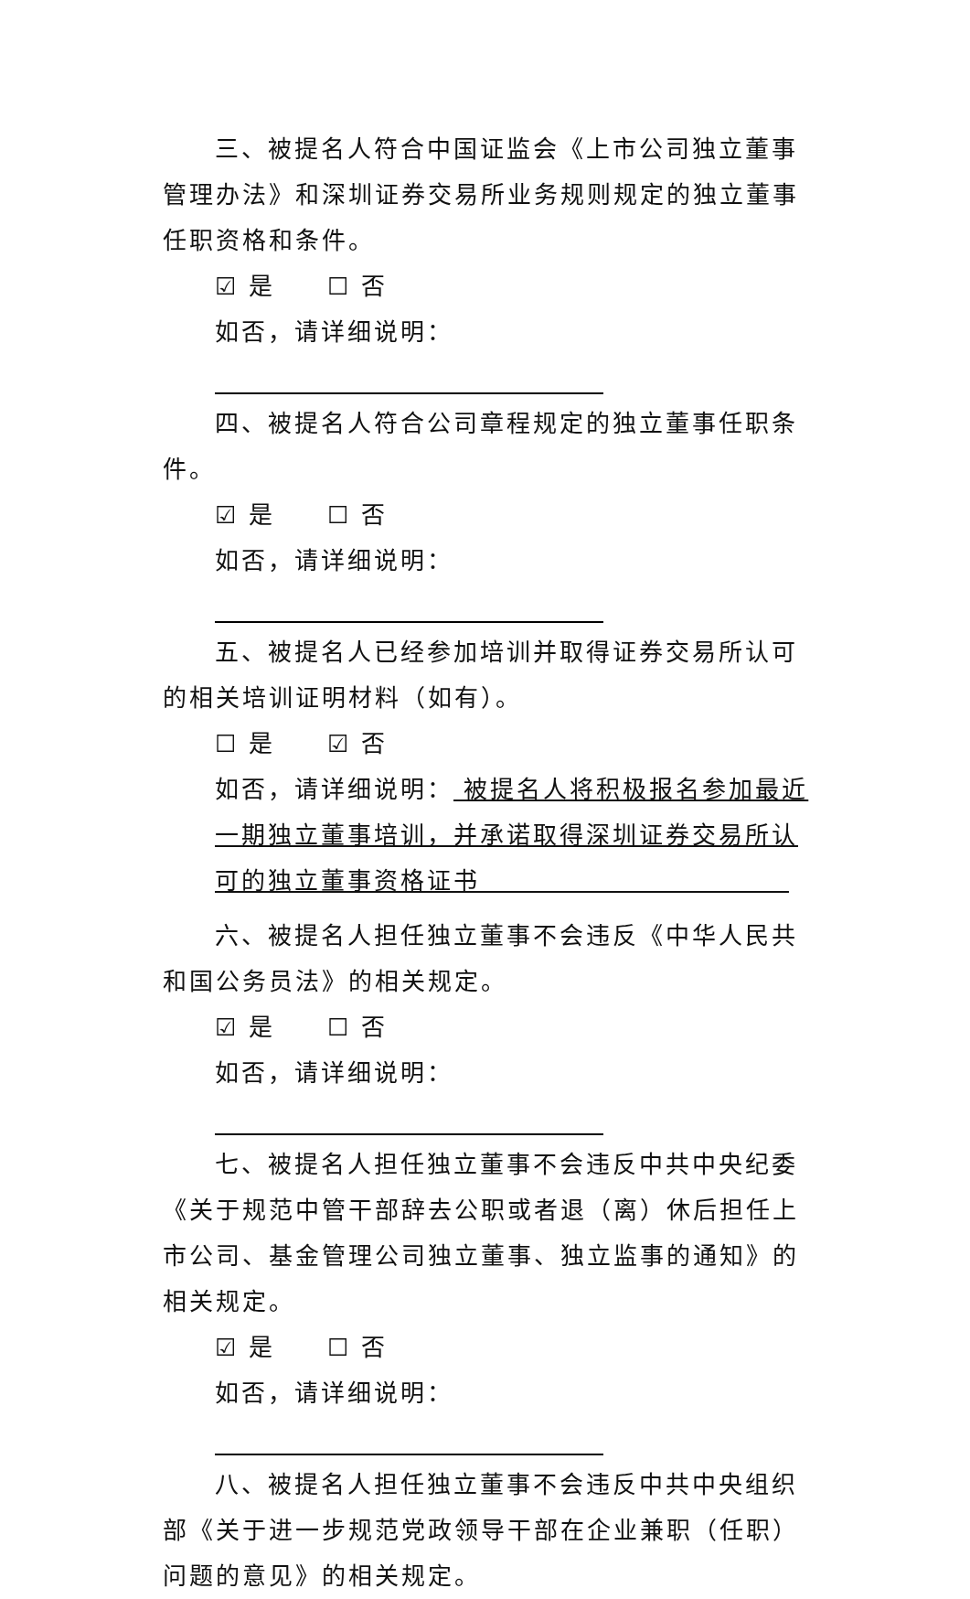三、被提名人符合中国证监会《上市公司独立董事管理办法》和深圳证券交易所业务规则规定的独立董事任职资格和条件。
☑ 是 ☐ 否
如否，请详细说明：
四、被提名人符合公司章程规定的独立董事任职条件。
☑ 是 ☐ 否
如否，请详细说明：
五、被提名人已经参加培训并取得证券交易所认可的相关培训证明材料（如有）。
☐ 是 ☑ 否
如否，请详细说明： 被提名人将积极报名参加最近一期独立董事培训，并承诺取得深圳证券交易所认可的独立董事资格证书
六、被提名人担任独立董事不会违反《中华人民共和国公务员法》的相关规定。
☑ 是 ☐ 否
如否，请详细说明：
七、被提名人担任独立董事不会违反中共中央纪委《关于规范中管干部辞去公职或者退（离）休后担任上市公司、基金管理公司独立董事、独立监事的通知》的相关规定。
☑ 是 ☐ 否
如否，请详细说明：
八、被提名人担任独立董事不会违反中共中央组织部《关于进一步规范党政领导干部在企业兼职（任职）问题的意见》的相关规定。